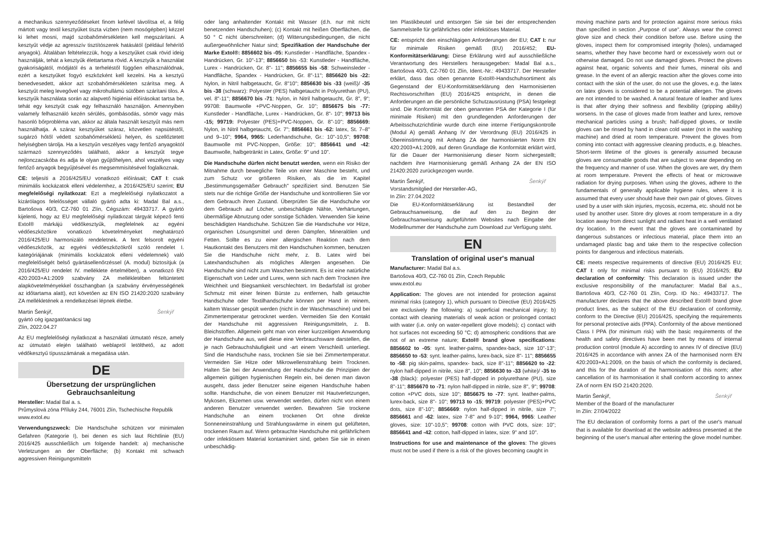a mechanikus szennyeződéseket finom kefével távolítsa el, a félig mártott vagy textil kesztyűket tiszta vízben (nem mosógépben) kézzel ki lehet mosni, majd szobahőmérsékleten kell megszárítani. A kesztyűt védje az agresszív tisztítószerek hatásától (például fehérítő anyagok). Általában feltételezzük, hogy a kesztyűket csak rövid ideig használják, tehát a kesztyűk élettartama rövid. A kesztyűk a használat gyakoriságától, módjától és a terheléstől függően elhasználódnak, ezért a kesztyűket fogyó eszközként kell kezelni. Ha a kesztyű benedvesedett, akkor azt szobahőmérsékleten szárítsa meg. A kesztyűt meleg levegővel vagy mikrohullámú sütőben szárítani tilos. A kesztyűk használata során az alapvető higiéniai előírásokat tartsa be, tehát egy kesztyűt csak egy felhasználó használjon. Amennyiben valamely felhasználó kezén sérülés, gombásodás, sömör vagy más hasonló bőrprobléma van, akkor az általa használt kesztyűt más nem használhatja. A száraz kesztyűket száraz, közvetlen napsütéstől, sugárzó hőtől védett szobahőmérsékletű helyen, és szellőztetett helyiségben tárolja. Ha a kesztyűn veszélyes vagy fertőző anyagoktól származó szennyeződés található, akkor a kesztyűt tegye nejlonczacskóba és adja le olyan gyűjtőhelyen, ahol veszélyes vagy fertőző anyagok begyűjtésével és megsemmisítésével foglalkoznak.
CE: teljesíti a 2016/425/EU vonatkozó előírásait; CAT I: csak minimális kockázatok elleni védelemhez, a 2016/425/EU szerint; EU megfelelőségi nyilatkozat: Ezt a megfelelőségi nyilatkozatot a kizárólagos felelősséget vállaló gyártó adta ki: Madal Bal a.s., Bartošova 40/3, CZ-760 01 Zlín, Cégszám: 49433717. A gyártó kijelenti, hogy az EU megfelelőségi nyilatkozat tárgyát képező fenti Extol® márkájú védőkesztyűk, megfelelnek az egyéni védőeszközökre vonatkozó követelményeket meghatározó 2016/425/EU harmonizáló rendeletnek. A fent felsorolt egyéni védőeszközök, az egyéni védőeszközökről szóló rendelet I. kategóriájának (minimális kockázatok elleni védelemnek) való megfelelőségét belső gyártásellenőrzéssel (A. modul) biztosítjuk (a 2016/425/EU rendelet IV. melléklete értelmében), a vonatkozó EN 420:2003+A1:2009 szabvány ZA mellékletében feltüntetett alapkövetelményekkel összhangban (a szabvány érvényességének az időtartama alatt), ezt követően az EN ISO 21420:2020 szabvány ZA mellékletének a rendelkezései lépnek életbe.
Martin Šenkýř, Šenkýř
gyártó cég igazgatótanácsi tag
Zlín, 2022.04.27
Az EU megfelelőségi nyilatkozat a használati útmutató része, amely az útmutató elején található weblapról letölthető, az adott védőkesztyű típusszámának a megadása után.
DE
Übersetzung der ursprünglichen Gebrauchsanleitung
Hersteller: Madal Bal a. s.
Průmyslová zóna Příluky 244, 76001 Zlín, Tschechische Republik
www.extol.eu
Verwendungszweck: Die Handschuhe schützen vor minimalen Gefahren (Kategorie I), bei denen es sich laut Richtlinie (EU) 2016/425 ausschließlich um folgende handelt: a) mechanische Verletzungen an der Oberfläche; (b) Kontakt mit schwach aggressiven Reinigungsmitteln
oder lang anhaltender Kontakt mit Wasser (d.h. nur mit nicht benetzenden Handschuhen); (c) Kontakt mit heißen Oberflächen, die 50 ° C nicht überschreiten; (d) Witterungsbedingungen, die nicht außergewöhnlicher Natur sind; Spezifikation der Handschuhe der Marke Extol®: 8856602 bis -05: Kunstleder - Handfläche, Spandex - Handrücken, Gr. 10"-13"; 8856650 bis -53: Kunstleder - Handfläche, Lurex - Handrücken, Gr. 8"- 11"; 8856655 bis -58: Schweinsleder - Handfläche, Spandex - Handrücken, Gr. 8"-11"; 8856620 bis -22: Nylon, in Nitril halbgetaucht, Gr. 8"10"; 8856630 bis -33 (weiß)/ -35 bis -38 (schwarz): Polyester (PES) halbgetaucht in Polyurethan (PU), vel. 8"-11"; 8856670 bis -71: Nylon, in Nitril halbgetaucht, Gr. 8", 9"; 99708: Baumwolle +PVC-Noppen, Gr. 10"; 8856675 bis -77: Kunstleder - Handfläche, Lurex - Handrücken, Gr. 8"- 10"; 99713 bis -15; 99719: Polyester (PES)+PVC-Noppen, Gr. 8"-10"; 8856669: Nylon, in Nitril halbgetaucht, Gr. 7"; 8856661 bis -62: latex, St. 7–8" und 9–10"; 9964, 9965: Lederhandschuhe, Gr.: 10"-10,5"; 99708: Baumwolle mit PVC-Noppen, Größe: 10"; 8856641 und -42: Baumwolle, halbgetränkt in Latex, Größe: 9" und 10".
Die Handschuhe dürfen nicht benutzt werden, wenn ein Risiko der Mitnahme durch bewegliche Teile von einer Maschine besteht, und zum Schutz vor größeren Risiken, als die im Kapitel „Bestimmungsgemäßer Gebrauch" spezifiziert sind. Benutzen Sie stets nur die richtige Größe der Handschuhe und kontrollieren Sie vor dem Gebrauch ihren Zustand. Überprüfen Sie die Handschuhe vor dem Gebrauch auf Löcher, unbeschädigte Nähte, Verhärtungen, übermäßige Abnutzung oder sonstige Schäden. Verwenden Sie keine beschädigten Handschuhe. Schützen Sie die Handschuhe vor Hitze, organischen Lösungsmittel und deren Dämpfen, Mineralölen und Fetten. Sollte es zu einer allergischen Reaktion nach dem Hautkontakt des Benutzers mit den Handschuhen kommen, benutzen Sie die Handschuhe nicht mehr, z. B. Latex wird bei Latexhandschuhen als mögliches Allergen angesehen. Die Handschuhe sind nicht zum Waschen bestimmt. Es ist eine natürliche Eigenschaft von Leder und Lurex, wenn sich nach dem Trocknen ihre Weichheit und Biegsamkeit verschlechtert. Im Bedarfsfall ist grober Schmutz mit einer feinen Bürste zu entfernen, halb getauchte Handschuhe oder Textilhandschuhe können per Hand in reinem, kaltem Wasser gespült werden (nicht in der Waschmaschine) und bei Zimmertemperatur getrocknet werden. Vermeiden Sie den Kontakt der Handschuhe mit aggressiven Reinigungsmitteln, z. B. Bleichstoffen. Allgemein geht man von einer kurzzeitigen Anwendung der Handschuhe aus, weil diese eine Verbrauchsware darstellen, die je nach Gebrauchshäufigkeit und -art einem Verschleiß unterliegt. Sind die Handschuhe nass, trocknen Sie sie bei Zimmertemperatur. Vermeiden Sie Hitze oder Mikrowellenstrahlung beim Trocknen. Halten Sie bei der Anwendung der Handschuhe die Prinzipien der allgemein gültigen hygienischen Regeln ein, bei denen man davon ausgeht, dass jeder Benutzer seine eigenen Handschuhe haben sollte. Handschuhe, die von einem Benutzer mit Hautverletzungen, Mykosen, Ekzemen usw. verwendet werden, dürfen nicht von einem anderen Benutzer verwendet werden. Bewahren Sie trockene Handschuhe an einem trockenen Ort ohne direkte Sonneneinstrahlung und Strahlungswärme in einem gut gelüfteten, trockenen Raum auf. Wenn gebrauchte Handschuhe mit gefährlichem oder infektiösem Material kontaminiert sind, geben Sie sie in einen unbeschädig-
ten Plastikbeutel und entsorgen Sie sie bei der entsprechenden Sammelstelle für gefährliches oder infektiöses Material.
CE: entspricht den einschlägigen Anforderungen der EU; CAT I: nur für minimale Risiken gemäß (EU) 2016/452; EU-Konformitätserklärung: Diese Erklärung wird auf ausschließliche Verantwortung des Herstellers herausgegeben: Madal Bal a.s., Bartošova 40/3, CZ-760 01 Zlín, Ident.-Nr.: 49433717. Der Hersteller erklärt, dass das oben genannte Extol®-Handschuhsortiment als Gegenstand der EU-Konformitätserklärung den Harmonisierten Rechtsvorschriften (EU) 2016/425 entspricht, in denen die Anforderungen an die persönliche Schutzausrüstung (PSA) festgelegt sind. Die Konformität der oben genannten PSA der Kategorie I (für minimale Risiken) mit den grundlegenden Anforderungen der Arbeitsschutzrichtlinie wurde durch eine interne Fertigungskontrolle (Modul A) gemäß Anhang IV der Verordnung (EU) 2016/425 in Übereinstimmung mit Anhang ZA der harmonisierten Norm EN 420:2003+A1:2009, auf deren Grundlage die Konformität erklärt wird, für die Dauer der Harmonisierung dieser Norm sichergestellt; nachdem ihre Harmonisierung gemäß Anhang ZA der EN ISO 21420:2020 zurückgezogen wurde.
Martin Šenkýř, Šenkýř
Vorstandsmitglied der Hersteller-AG,
In Zlín: 27.04.2022
Die EU-Konformitätserklärung ist Bestandteil der Gebrauchsanweisung, die auf den zu Beginn der Gebrauchsanweisung aufgeführten Websites nach Eingabe der Modellnummer der Handschuhe zum Download zur Verfügung steht.
EN
Translation of original user's manual
Manufacturer: Madal Bal a.s.
Bartošova 40/3, CZ-760 01 Zlín, Czech Republic
www.extol.eu
Application: The gloves are not intended for protection against minimal risks (category 1), which pursuant to Directive (EU) 2016/425 are exclusively the following: a) superficial mechanical injury; b) contact with cleaning materials of weak action or prolonged contact with water (i.e. only on water-repellent glove models); c) contact with hot surfaces not exceeding 50 °C; d) atmospheric conditions that are not of an extreme nature; Extol® brand glove specifications: 8856602 to -05: synt. leather-palms, spandex-back, size 10"-13"; 8856650 to -53: synt. leather-palms, lurex-back, size 8"- 11"; 8856655 to -58: pig skin-palms, spandex- back, size 8"-11"; 8856620 to -22: nylon half-dipped in nitrile, size 8", 10"; 8856630 to -33 (white)/ -35 to -38 (black): polyester (PES) half-dipped in polyurethane (PU), size 8"-11"; 8856670 to -71: nylon half-dipped in nitrile, size 8", 9"; 99708: cotton +PVC dots, size 10"; 8856675 to -77: synt. leather-palms, lurex-back, size 8"- 10"; 99713 to -15; 99719: polyester (PES)+PVC dots, size 8"-10"; 8856669: nylon half-dipped in nitrile, size 7"; 8856661 and -62: latex, size 7-8" and 9-10"; 9964, 9965: Leather gloves, size: 10"-10,5"; 99708: cotton with PVC dots, size: 10"; 8856641 and -42: cotton, half-dipped in latex, size: 9" and 10".
Instructions for use and maintenance of the gloves: The gloves must not be used if there is a risk of the gloves becoming caught in
moving machine parts and for protection against more serious risks than specified in section „Purpose of use". Always wear the correct glove size and check their condition before use. Before using the gloves, inspect them for compromised integrity (holes), undamaged seams, whether they have become hard or excessively worn out or otherwise damaged. Do not use damaged gloves. Protect the gloves against heat, organic solvents and their fumes, mineral oils and grease. In the event of an allergic reaction after the gloves come into contact with the skin of the user, do not use the gloves, e.g. the latex on latex gloves is considered to be a potential allergen. The gloves are not intended to be washed. A natural feature of leather and lurex is that after drying their softness and flexibility (gripping ability) worsens. In the case of gloves made from leather and lurex, remove mechanical particles using a brush; half-dipped gloves, or textile gloves can be rinsed by hand in clean cold water (not in the washing machine) and dried at room temperature. Prevent the gloves from coming into contact with aggressive cleaning products, e.g. bleaches. Short-term lifetime of the gloves is generally assumed because gloves are consumable goods that are subject to wear depending on the frequency and manner of use. When the gloves are wet, dry them at room temperature. Prevent the effects of heat or microwave radiation for drying purposes. When using the gloves, adhere to the fundamentals of generally applicable hygiene rules, where it is assumed that every user should have their own pair of gloves. Gloves used by a user with skin injuries, mycosis, eczema, etc. should not be used by another user. Store dry gloves at room temperature in a dry location away from direct sunlight and radiant heat in a well ventilated dry location. In the event that the gloves are contaminated by dangerous substances or infectious material, place them into an undamaged plastic bag and take them to the respective collection points for dangerous and infectious materials.
CE: meets respective requirements of directive (EU) 2016/425 EU; CAT I: only for minimal risks pursuant to (EU) 2016/425; EU declaration of conformity: This declaration is issued under the exclusive responsibility of the manufacturer: Madal Bal a.s., Bartošova 40/3, CZ-760 01 Zlín, Corp. ID No.: 49433717. The manufacturer declares that the above described Extol® brand glove product lines, as the subject of the EU declaration of conformity, conform to the Directive (EU) 2016/425, specifying the requirements for personal protective aids (PPA). Conformity of the above mentioned Class I PPA (for minimum risk) with the basic requirements of the health and safety directives have been met by means of internal production control (module A) according to annex IV of directive (EU) 2016/425 in accordance with annex ZA of the harmonised norm EN 420:2003+A1:2009, on the basis of which the conformity is declared, and this for the duration of the harmonisation of this norm; after cancellation of its harmonisation it shall conform according to annex ZA of norm EN ISO 21420:2020.
Martin Šenkýř, Šenkýř
Member of the Board of the manufacturer
In Zlín: 27/04/2022
The EU declaration of conformity forms a part of the user's manual that is available for download at the website address presented at the beginning of the user's manual after entering the glove model number.